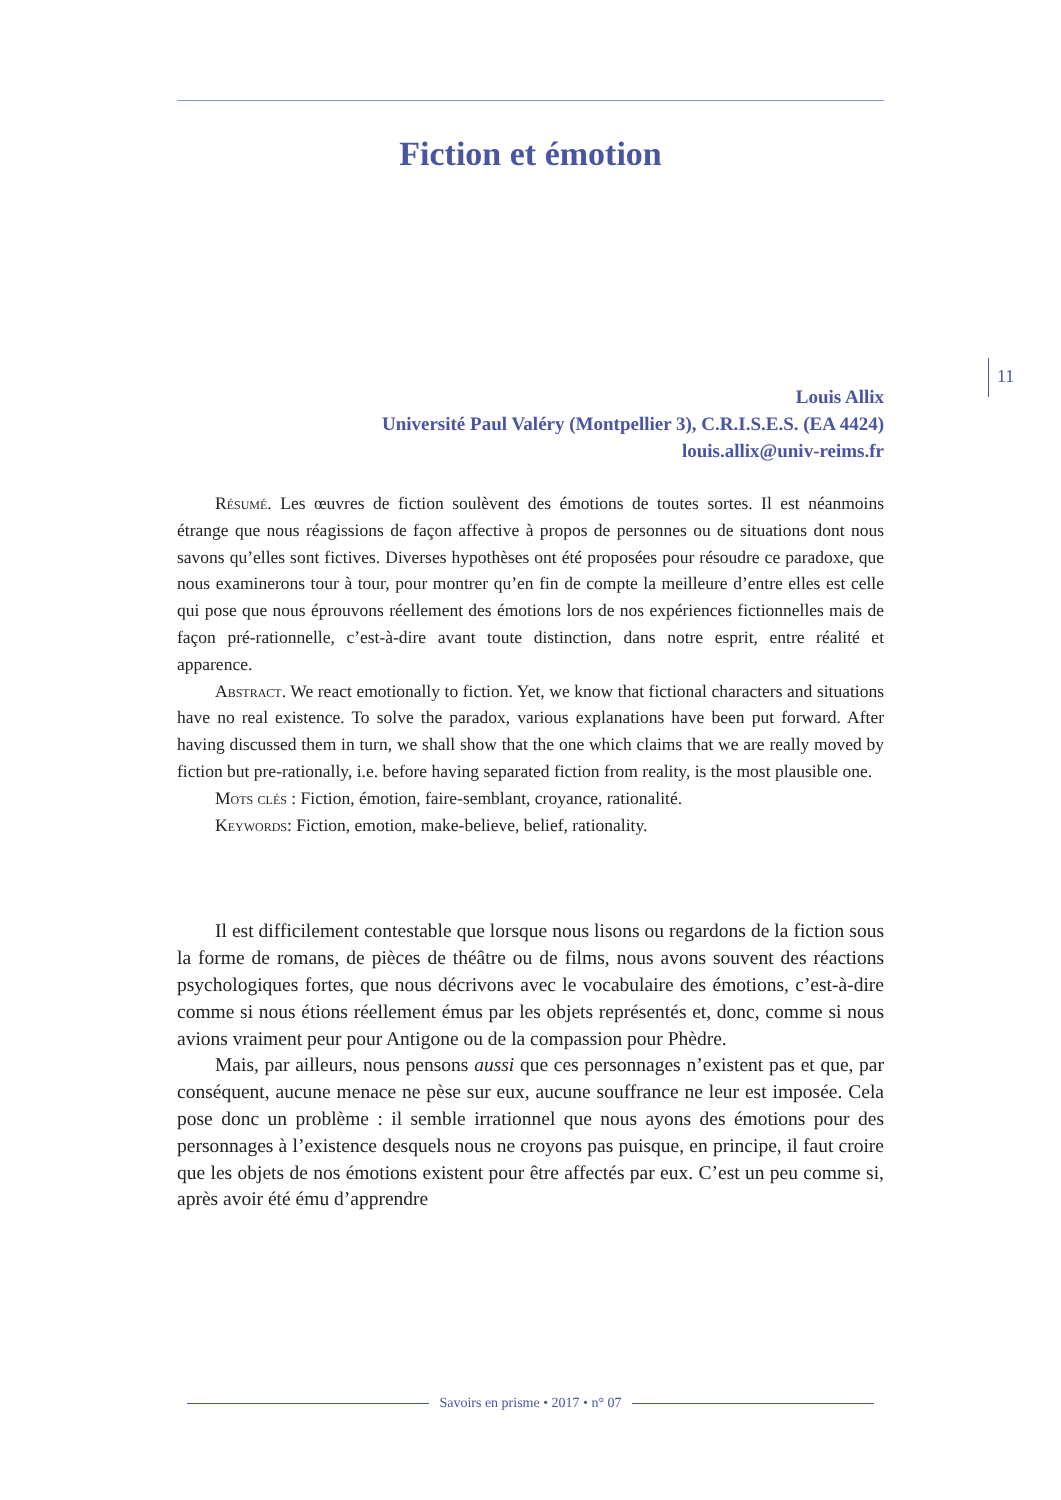11
Fiction et émotion
Louis Allix
Université Paul Valéry (Montpellier 3), C.R.I.S.E.S. (EA 4424)
louis.allix@univ-reims.fr
Résumé. Les œuvres de fiction soulèvent des émotions de toutes sortes. Il est néanmoins étrange que nous réagissions de façon affective à propos de personnes ou de situations dont nous savons qu’elles sont fictives. Diverses hypothèses ont été proposées pour résoudre ce paradoxe, que nous examinerons tour à tour, pour montrer qu’en fin de compte la meilleure d’entre elles est celle qui pose que nous éprouvons réellement des émotions lors de nos expériences fictionnelles mais de façon pré-rationnelle, c’est-à-dire avant toute distinction, dans notre esprit, entre réalité et apparence.
Abstract. We react emotionally to fiction. Yet, we know that fictional characters and situations have no real existence. To solve the paradox, various explanations have been put forward. After having discussed them in turn, we shall show that the one which claims that we are really moved by fiction but pre-rationally, i.e. before having separated fiction from reality, is the most plausible one.
Mots clés : Fiction, émotion, faire-semblant, croyance, rationalité.
Keywords: Fiction, emotion, make-believe, belief, rationality.
Il est difficilement contestable que lorsque nous lisons ou regardons de la fiction sous la forme de romans, de pièces de théâtre ou de films, nous avons souvent des réactions psychologiques fortes, que nous décrivons avec le vocabulaire des émotions, c’est-à-dire comme si nous étions réellement émus par les objets représentés et, donc, comme si nous avions vraiment peur pour Antigone ou de la compassion pour Phèdre.
Mais, par ailleurs, nous pensons aussi que ces personnages n’existent pas et que, par conséquent, aucune menace ne pèse sur eux, aucune souffrance ne leur est imposée. Cela pose donc un problème : il semble irrationnel que nous ayons des émotions pour des personnages à l’existence desquels nous ne croyons pas puisque, en principe, il faut croire que les objets de nos émotions existent pour être affectés par eux. C’est un peu comme si, après avoir été ému d’apprendre
Savoirs en prisme • 2017 • n° 07